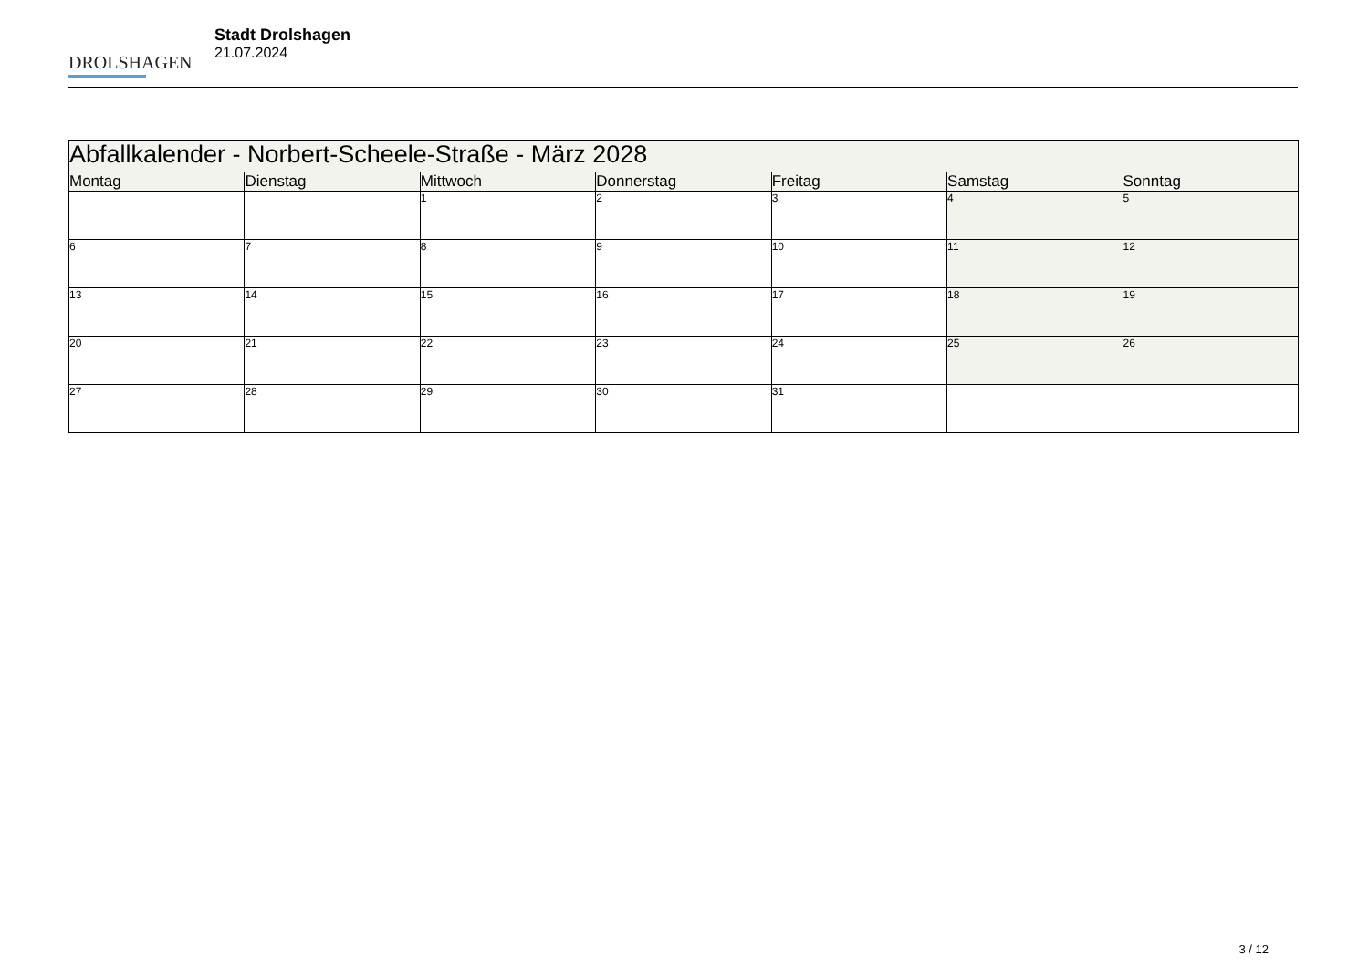DROLSHAGEN
Stadt Drolshagen
21.07.2024
| Abfallkalender - Norbert-Scheele-Straße - März 2028 | | | | | | |
| --- | --- | --- | --- | --- | --- | --- |
| Montag | Dienstag | Mittwoch | Donnerstag | Freitag | Samstag | Sonntag |
| | | 1 | 2 | 3 | 4 | 5 |
| 6 | 7 | 8 | 9 | 10 | 11 | 12 |
| 13 | 14 | 15 | 16 | 17 | 18 | 19 |
| 20 | 21 | 22 | 23 | 24 | 25 | 26 |
| 27 | 28 | 29 | 30 | 31 | | |
3 / 12